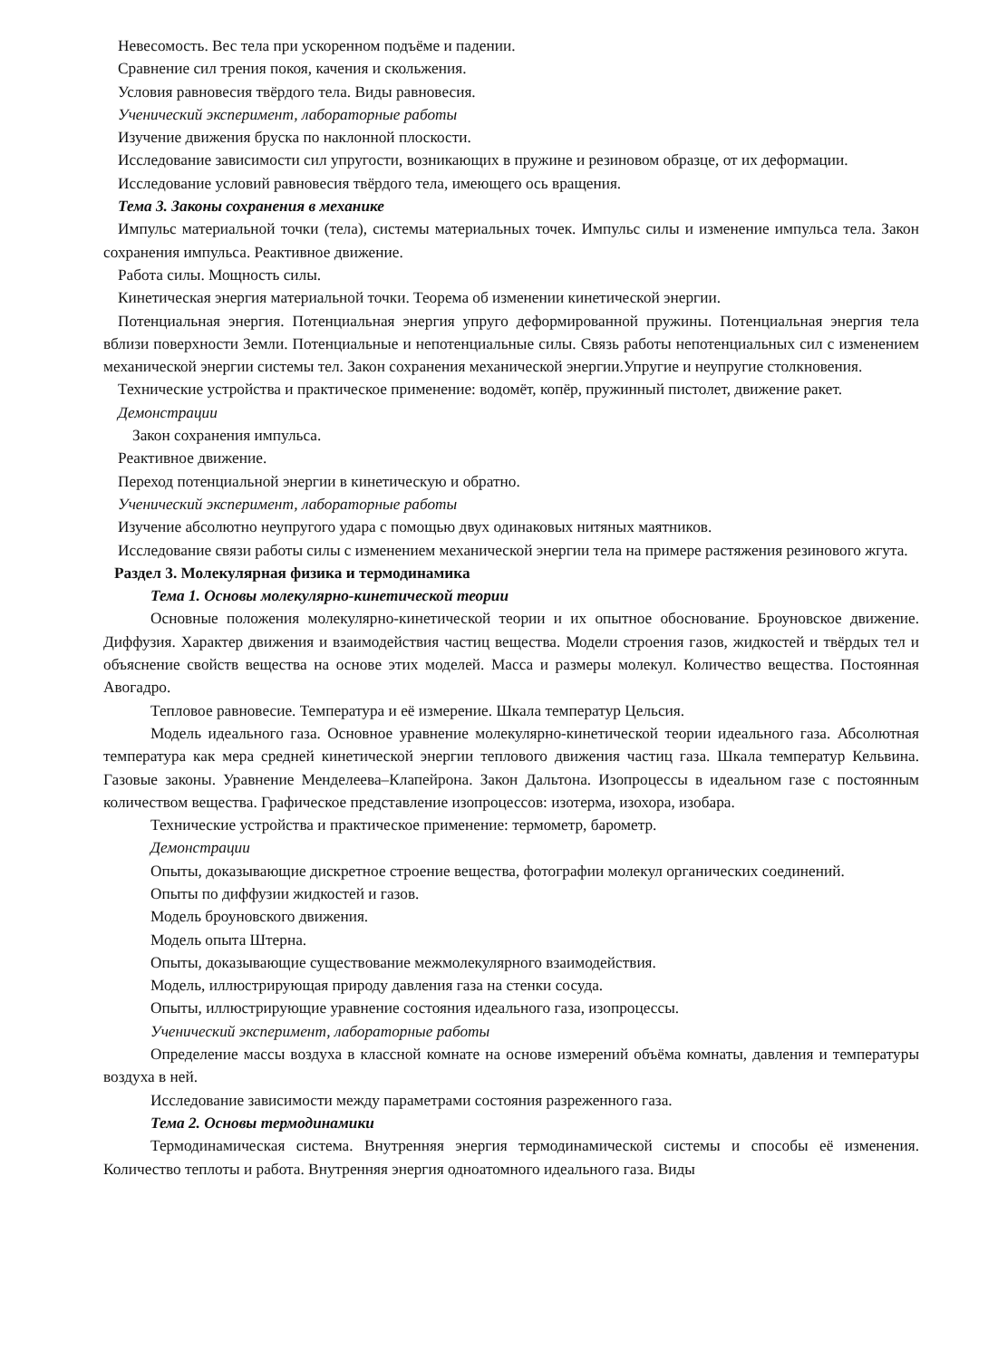Невесомость. Вес тела при ускоренном подъёме и падении.
Сравнение сил трения покоя, качения и скольжения.
Условия равновесия твёрдого тела. Виды равновесия.
Ученический эксперимент, лабораторные работы
Изучение движения бруска по наклонной плоскости.
Исследование зависимости сил упругости, возникающих в пружине и резиновом образце, от их деформации.
Исследование условий равновесия твёрдого тела, имеющего ось вращения.
Тема 3. Законы сохранения в механике
Импульс материальной точки (тела), системы материальных точек. Импульс силы и изменение импульса тела. Закон сохранения импульса. Реактивное движение.
Работа силы. Мощность силы.
Кинетическая энергия материальной точки. Теорема об изменении кинетической энергии.
Потенциальная энергия. Потенциальная энергия упруго деформированной пружины. Потенциальная энергия тела вблизи поверхности Земли. Потенциальные и непотенциальные силы. Связь работы непотенциальных сил с изменением механической энергии системы тел. Закон сохранения механической энергии.Упругие и неупругие столкновения.
Технические устройства и практическое применение: водомёт, копёр, пружинный пистолет, движение ракет.
Демонстрации
Закон сохранения импульса.
Реактивное движение.
Переход потенциальной энергии в кинетическую и обратно.
Ученический эксперимент, лабораторные работы
Изучение абсолютно неупругого удара с помощью двух одинаковых нитяных маятников.
Исследование связи работы силы с изменением механической энергии тела на примере растяжения резинового жгута.
Раздел 3. Молекулярная физика и термодинамика
Тема 1. Основы молекулярно-кинетической теории
Основные положения молекулярно-кинетической теории и их опытное обоснование. Броуновское движение. Диффузия. Характер движения и взаимодействия частиц вещества. Модели строения газов, жидкостей и твёрдых тел и объяснение свойств вещества на основе этих моделей. Масса и размеры молекул. Количество вещества. Постоянная Авогадро.
Тепловое равновесие. Температура и её измерение. Шкала температур Цельсия.
Модель идеального газа. Основное уравнение молекулярно-кинетической теории идеального газа. Абсолютная температура как мера средней кинетической энергии теплового движения частиц газа. Шкала температур Кельвина. Газовые законы. Уравнение Менделеева–Клапейрона. Закон Дальтона. Изопроцессы в идеальном газе с постоянным количеством вещества. Графическое представление изопроцессов: изотерма, изохора, изобара.
Технические устройства и практическое применение: термометр, барометр.
Демонстрации
Опыты, доказывающие дискретное строение вещества, фотографии молекул органических соединений.
Опыты по диффузии жидкостей и газов.
Модель броуновского движения.
Модель опыта Штерна.
Опыты, доказывающие существование межмолекулярного взаимодействия.
Модель, иллюстрирующая природу давления газа на стенки сосуда.
Опыты, иллюстрирующие уравнение состояния идеального газа, изопроцессы.
Ученический эксперимент, лабораторные работы
Определение массы воздуха в классной комнате на основе измерений объёма комнаты, давления и температуры воздуха в ней.
Исследование зависимости между параметрами состояния разреженного газа.
Тема 2. Основы термодинамики
Термодинамическая система. Внутренняя энергия термодинамической системы и способы её изменения. Количество теплоты и работа. Внутренняя энергия одноатомного идеального газа. Виды